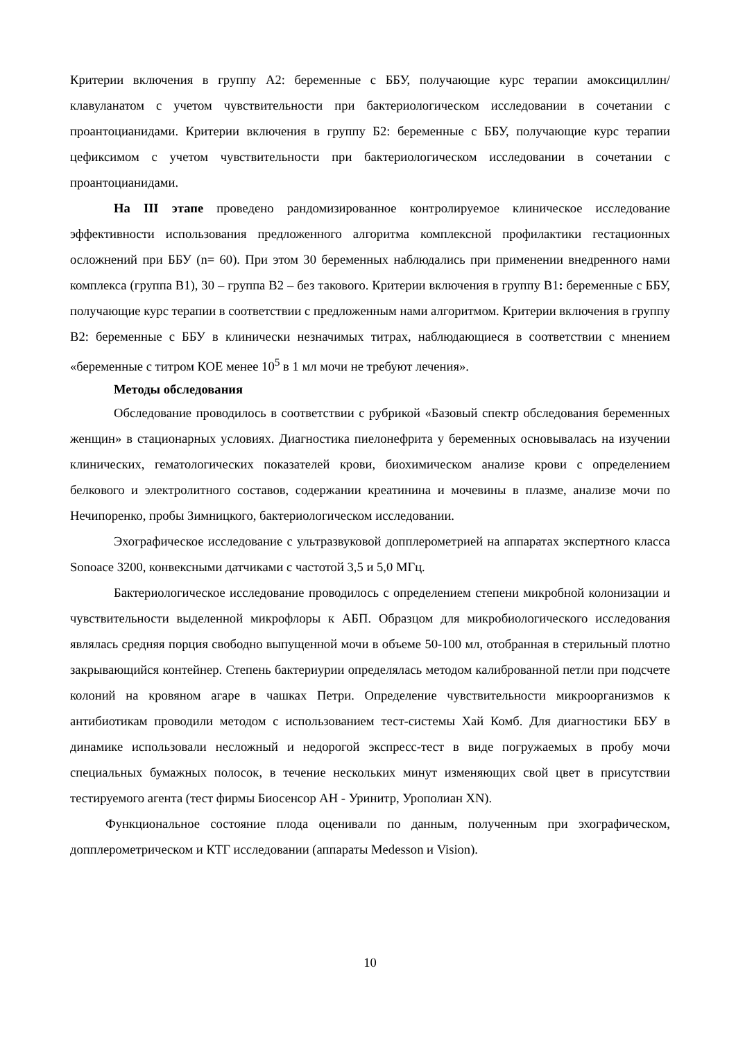Критерии включения в группу А2: беременные с ББУ, получающие курс терапии амоксициллин/клавуланатом с учетом чувствительности при бактериологическом исследовании в сочетании с проантоцианидами. Критерии включения в группу Б2: беременные с ББУ, получающие курс терапии цефиксимом с учетом чувствительности при бактериологическом исследовании в сочетании с проантоцианидами.
На III этапе проведено рандомизированное контролируемое клиническое исследование эффективности использования предложенного алгоритма комплексной профилактики гестационных осложнений при ББУ (n= 60). При этом 30 беременных наблюдались при применении внедренного нами комплекса (группа В1), 30 – группа В2 – без такового. Критерии включения в группу В1: беременные с ББУ, получающие курс терапии в соответствии с предложенным нами алгоритмом. Критерии включения в группу В2: беременные с ББУ в клинически незначимых титрах, наблюдающиеся в соответствии с мнением «беременные с титром КОЕ менее 10<sup>5</sup> в 1 мл мочи не требуют лечения».
Методы обследования
Обследование проводилось в соответствии с рубрикой «Базовый спектр обследования беременных женщин» в стационарных условиях. Диагностика пиелонефрита у беременных основывалась на изучении клинических, гематологических показателей крови, биохимическом анализе крови с определением белкового и электролитного составов, содержании креатинина и мочевины в плазме, анализе мочи по Нечипоренко, пробы Зимницкого, бактериологическом исследовании.
Эхографическое исследование с ультразвуковой допплерометрией на аппаратах экспертного класса Sonoace 3200, конвексными датчиками с частотой 3,5 и 5,0 МГц.
Бактериологическое исследование проводилось с определением степени микробной колонизации и чувствительности выделенной микрофлоры к АБП. Образцом для микробиологического исследования являлась средняя порция свободно выпущенной мочи в объеме 50-100 мл, отобранная в стерильный плотно закрывающийся контейнер. Степень бактериурии определялась методом калиброванной петли при подсчете колоний на кровяном агаре в чашках Петри. Определение чувствительности микроорганизмов к антибиотикам проводили методом с использованием тест-системы Хай Комб. Для диагностики ББУ в динамике использовали несложный и недорогой экспресс-тест в виде погружаемых в пробу мочи специальных бумажных полосок, в течение нескольких минут изменяющих свой цвет в присутствии тестируемого агента (тест фирмы Биосенсор АН - Уринитр, Урополиан XN).
Функциональное состояние плода оценивали по данным, полученным при эхографическом, допплерометрическом и КТГ исследовании (аппараты Medesson и Vision).
10